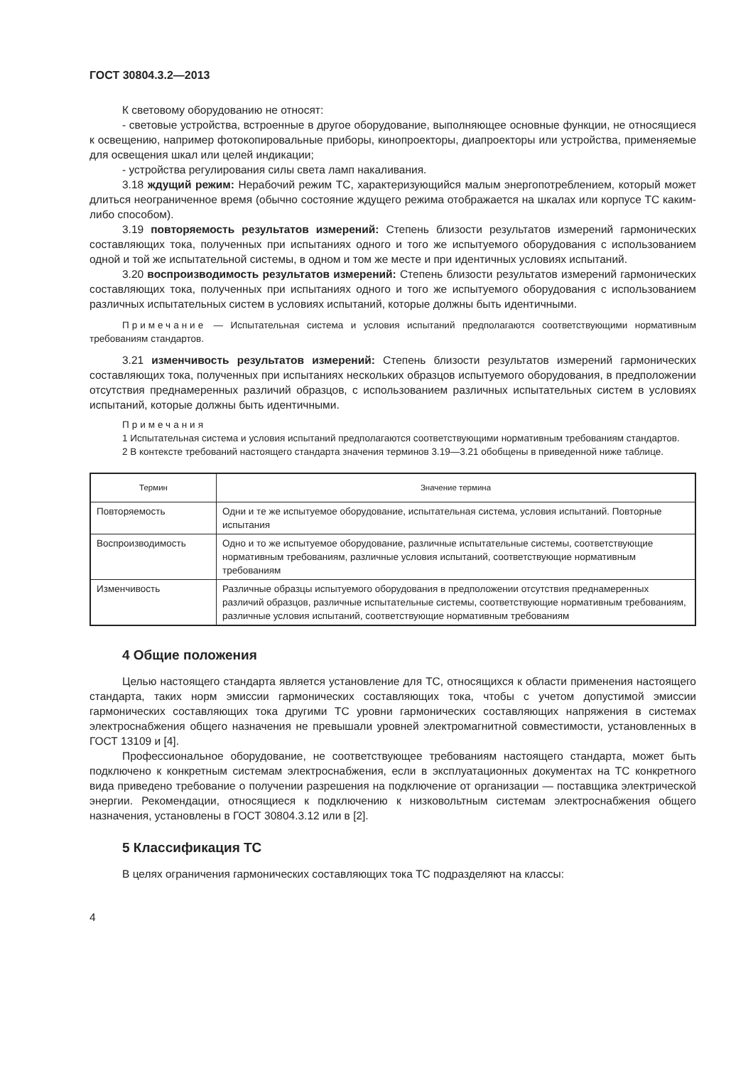ГОСТ 30804.3.2—2013
К световому оборудованию не относят:
- световые устройства, встроенные в другое оборудование, выполняющее основные функции, не относящиеся к освещению, например фотокопировальные приборы, кинопроекторы, диапроекторы или устройства, применяемые для освещения шкал или целей индикации;
- устройства регулирования силы света ламп накаливания.
3.18 ждущий режим: Нерабочий режим ТС, характеризующийся малым энергопотреблением, который может длиться неограниченное время (обычно состояние ждущего режима отображается на шкалах или корпусе ТС каким-либо способом).
3.19 повторяемость результатов измерений: Степень близости результатов измерений гармонических составляющих тока, полученных при испытаниях одного и того же испытуемого оборудования с использованием одной и той же испытательной системы, в одном и том же месте и при идентичных условиях испытаний.
3.20 воспроизводимость результатов измерений: Степень близости результатов измерений гармонических составляющих тока, полученных при испытаниях одного и того же испытуемого оборудования с использованием различных испытательных систем в условиях испытаний, которые должны быть идентичными.
Примечание — Испытательная система и условия испытаний предполагаются соответствующими нормативным требованиям стандартов.
3.21 изменчивость результатов измерений: Степень близости результатов измерений гармонических составляющих тока, полученных при испытаниях нескольких образцов испытуемого оборудования, в предположении отсутствия преднамеренных различий образцов, с использованием различных испытательных систем в условиях испытаний, которые должны быть идентичными.
Примечания
1 Испытательная система и условия испытаний предполагаются соответствующими нормативным требованиям стандартов.
2 В контексте требований настоящего стандарта значения терминов 3.19—3.21 обобщены в приведенной ниже таблице.
| Термин | Значение термина |
| --- | --- |
| Повторяемость | Одни и те же испытуемое оборудование, испытательная система, условия испытаний. Повторные испытания |
| Воспроизводимость | Одно и то же испытуемое оборудование, различные испытательные системы, соответствующие нормативным требованиям, различные условия испытаний, соответствующие нормативным требованиям |
| Изменчивость | Различные образцы испытуемого оборудования в предположении отсутствия преднамеренных различий образцов, различные испытательные системы, соответствующие нормативным требованиям, различные условия испытаний, соответствующие нормативным требованиям |
4 Общие положения
Целью настоящего стандарта является установление для ТС, относящихся к области применения настоящего стандарта, таких норм эмиссии гармонических составляющих тока, чтобы с учетом допустимой эмиссии гармонических составляющих тока другими ТС уровни гармонических составляющих напряжения в системах электроснабжения общего назначения не превышали уровней электромагнитной совместимости, установленных в ГОСТ 13109 и [4].
Профессиональное оборудование, не соответствующее требованиям настоящего стандарта, может быть подключено к конкретным системам электроснабжения, если в эксплуатационных документах на ТС конкретного вида приведено требование о получении разрешения на подключение от организации — поставщика электрической энергии. Рекомендации, относящиеся к подключению к низковольтным системам электроснабжения общего назначения, установлены в ГОСТ 30804.3.12 или в [2].
5 Классификация ТС
В целях ограничения гармонических составляющих тока ТС подразделяют на классы:
4